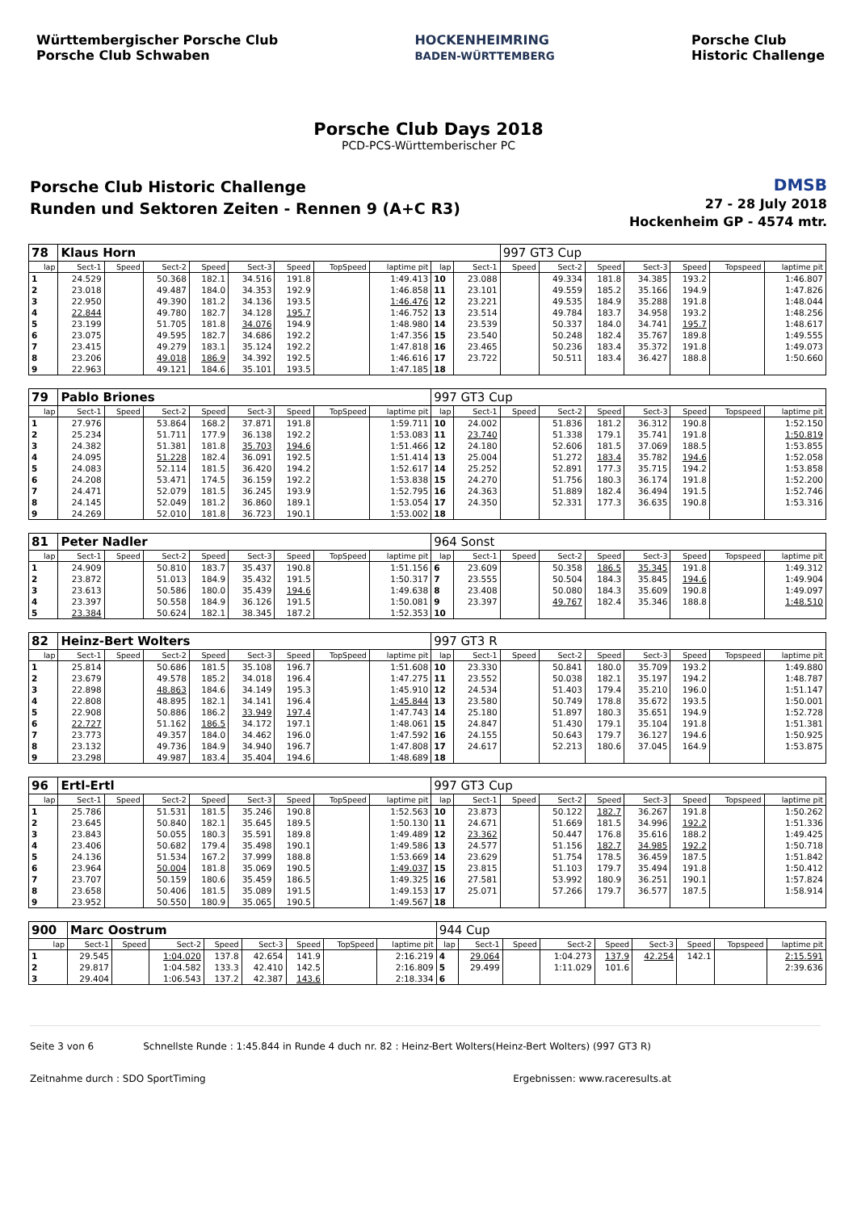Württembergischer Porsche Club
Porsche Club Schwaben
HOCKENHEIMRING
BADEN-WÜRTTEMBERG
Porsche Club
Historic Challenge
Porsche Club Days 2018
PCD-PCS-Württemberischer PC
Porsche Club Historic Challenge
Runden und Sektoren Zeiten - Rennen 9 (A+C R3)
DMSB
27 - 28 July 2018
Hockenheim GP - 4574 mtr.
| 78 | Klaus Horn | | | | | | | | | | 997 GT3 Cup | | | | | | |
| lap | Sect-1 | Speed | Sect-2 | Speed | Sect-3 | Speed | TopSpeed | laptime pit | lap | Sect-1 | Speed | Sect-2 | Speed | Sect-3 | Speed | Topspeed | laptime pit |
| 1 | 24.529 | | 50.368 | 182.1 | 34.516 | 191.8 | | 1:49.413 | 10 | 23.088 | | 49.334 | 181.8 | 34.385 | 193.2 | | 1:46.807 |
| 2 | 23.018 | | 49.487 | 184.0 | 34.353 | 192.9 | | 1:46.858 | 11 | 23.101 | | 49.559 | 185.2 | 35.166 | 194.9 | | 1:47.826 |
| 3 | 22.950 | | 49.390 | 181.2 | 34.136 | 193.5 | | 1:46.476 | 12 | 23.221 | | 49.535 | 184.9 | 35.288 | 191.8 | | 1:48.044 |
| 4 | 22.844 | | 49.780 | 182.7 | 34.128 | 195.7 | | 1:46.752 | 13 | 23.514 | | 49.784 | 183.7 | 34.958 | 193.2 | | 1:48.256 |
| 5 | 23.199 | | 51.705 | 181.8 | 34.076 | 194.9 | | 1:48.980 | 14 | 23.539 | | 50.337 | 184.0 | 34.741 | 195.7 | | 1:48.617 |
| 6 | 23.075 | | 49.595 | 182.7 | 34.686 | 192.2 | | 1:47.356 | 15 | 23.540 | | 50.248 | 182.4 | 35.767 | 189.8 | | 1:49.555 |
| 7 | 23.415 | | 49.279 | 183.1 | 35.124 | 192.2 | | 1:47.818 | 16 | 23.465 | | 50.236 | 183.4 | 35.372 | 191.8 | | 1:49.073 |
| 8 | 23.206 | | 49.018 | 186.9 | 34.392 | 192.5 | | 1:46.616 | 17 | 23.722 | | 50.511 | 183.4 | 36.427 | 188.8 | | 1:50.660 |
| 9 | 22.963 | | 49.121 | 184.6 | 35.101 | 193.5 | | 1:47.185 | 18 | | | | | | | | |
| 79 | Pablo Briones | | | | | | | | 997 GT3 Cup | | | | | | | | |
| lap | Sect-1 | Speed | Sect-2 | Speed | Sect-3 | Speed | TopSpeed | laptime pit | lap | Sect-1 | Speed | Sect-2 | Speed | Sect-3 | Speed | Topspeed | laptime pit |
| 1 | 27.976 | | 53.864 | 168.2 | 37.871 | 191.8 | | 1:59.711 | 10 | 24.002 | | 51.836 | 181.2 | 36.312 | 190.8 | | 1:52.150 |
| 2 | 25.234 | | 51.711 | 177.9 | 36.138 | 192.2 | | 1:53.083 | 11 | 23.740 | | 51.338 | 179.1 | 35.741 | 191.8 | | 1:50.819 |
| 3 | 24.382 | | 51.381 | 181.8 | 35.703 | 194.6 | | 1:51.466 | 12 | 24.180 | | 52.606 | 181.5 | 37.069 | 188.5 | | 1:53.855 |
| 4 | 24.095 | | 51.228 | 182.4 | 36.091 | 192.5 | | 1:51.414 | 13 | 25.004 | | 51.272 | 183.4 | 35.782 | 194.6 | | 1:52.058 |
| 5 | 24.083 | | 52.114 | 181.5 | 36.420 | 194.2 | | 1:52.617 | 14 | 25.252 | | 52.891 | 177.3 | 35.715 | 194.2 | | 1:53.858 |
| 6 | 24.208 | | 53.471 | 174.5 | 36.159 | 192.2 | | 1:53.838 | 15 | 24.270 | | 51.756 | 180.3 | 36.174 | 191.8 | | 1:52.200 |
| 7 | 24.471 | | 52.079 | 181.5 | 36.245 | 193.9 | | 1:52.795 | 16 | 24.363 | | 51.889 | 182.4 | 36.494 | 191.5 | | 1:52.746 |
| 8 | 24.145 | | 52.049 | 181.2 | 36.860 | 189.1 | | 1:53.054 | 17 | 24.350 | | 52.331 | 177.3 | 36.635 | 190.8 | | 1:53.316 |
| 9 | 24.269 | | 52.010 | 181.8 | 36.723 | 190.1 | | 1:53.002 | 18 | | | | | | | | |
| 81 | Peter Nadler | | | | | | | | 964 Sonst | | | | | | | | |
| lap | Sect-1 | Speed | Sect-2 | Speed | Sect-3 | Speed | TopSpeed | laptime pit | lap | Sect-1 | Speed | Sect-2 | Speed | Sect-3 | Speed | Topspeed | laptime pit |
| 1 | 24.909 | | 50.810 | 183.7 | 35.437 | 190.8 | | 1:51.156 | 6 | 23.609 | | 50.358 | 186.5 | 35.345 | 191.8 | | 1:49.312 |
| 2 | 23.872 | | 51.013 | 184.9 | 35.432 | 191.5 | | 1:50.317 | 7 | 23.555 | | 50.504 | 184.3 | 35.845 | 194.6 | | 1:49.904 |
| 3 | 23.613 | | 50.586 | 180.0 | 35.439 | 194.6 | | 1:49.638 | 8 | 23.408 | | 50.080 | 184.3 | 35.609 | 190.8 | | 1:49.097 |
| 4 | 23.397 | | 50.558 | 184.9 | 36.126 | 191.5 | | 1:50.081 | 9 | 23.397 | | 49.767 | 182.4 | 35.346 | 188.8 | | 1:48.510 |
| 5 | 23.384 | | 50.624 | 182.1 | 38.345 | 187.2 | | 1:52.353 | 10 | | | | | | | | |
| 82 | Heinz-Bert Wolters | | | | | | | | 997 GT3 R | | | | | | | | |
| lap | Sect-1 | Speed | Sect-2 | Speed | Sect-3 | Speed | TopSpeed | laptime pit | lap | Sect-1 | Speed | Sect-2 | Speed | Sect-3 | Speed | Topspeed | laptime pit |
| 1 | 25.814 | | 50.686 | 181.5 | 35.108 | 196.7 | | 1:51.608 | 10 | 23.330 | | 50.841 | 180.0 | 35.709 | 193.2 | | 1:49.880 |
| 2 | 23.679 | | 49.578 | 185.2 | 34.018 | 196.4 | | 1:47.275 | 11 | 23.552 | | 50.038 | 182.1 | 35.197 | 194.2 | | 1:48.787 |
| 3 | 22.898 | | 48.863 | 184.6 | 34.149 | 195.3 | | 1:45.910 | 12 | 24.534 | | 51.403 | 179.4 | 35.210 | 196.0 | | 1:51.147 |
| 4 | 22.808 | | 48.895 | 182.1 | 34.141 | 196.4 | | 1:45.844 | 13 | 23.580 | | 50.749 | 178.8 | 35.672 | 193.5 | | 1:50.001 |
| 5 | 22.908 | | 50.886 | 186.2 | 33.949 | 197.4 | | 1:47.743 | 14 | 25.180 | | 51.897 | 180.3 | 35.651 | 194.9 | | 1:52.728 |
| 6 | 22.727 | | 51.162 | 186.5 | 34.172 | 197.1 | | 1:48.061 | 15 | 24.847 | | 51.430 | 179.1 | 35.104 | 191.8 | | 1:51.381 |
| 7 | 23.773 | | 49.357 | 184.0 | 34.462 | 196.0 | | 1:47.592 | 16 | 24.155 | | 50.643 | 179.7 | 36.127 | 194.6 | | 1:50.925 |
| 8 | 23.132 | | 49.736 | 184.9 | 34.940 | 196.7 | | 1:47.808 | 17 | 24.617 | | 52.213 | 180.6 | 37.045 | 164.9 | | 1:53.875 |
| 9 | 23.298 | | 49.987 | 183.4 | 35.404 | 194.6 | | 1:48.689 | 18 | | | | | | | | |
| 96 | Ertl-Ertl | | | | | | | | 997 GT3 Cup | | | | | | | | |
| lap | Sect-1 | Speed | Sect-2 | Speed | Sect-3 | Speed | TopSpeed | laptime pit | lap | Sect-1 | Speed | Sect-2 | Speed | Sect-3 | Speed | Topspeed | laptime pit |
| 1 | 25.786 | | 51.531 | 181.5 | 35.246 | 190.8 | | 1:52.563 | 10 | 23.873 | | 50.122 | 182.7 | 36.267 | 191.8 | | 1:50.262 |
| 2 | 23.645 | | 50.840 | 182.1 | 35.645 | 189.5 | | 1:50.130 | 11 | 24.671 | | 51.669 | 181.5 | 34.996 | 192.2 | | 1:51.336 |
| 3 | 23.843 | | 50.055 | 180.3 | 35.591 | 189.8 | | 1:49.489 | 12 | 23.362 | | 50.447 | 176.8 | 35.616 | 188.2 | | 1:49.425 |
| 4 | 23.406 | | 50.682 | 179.4 | 35.498 | 190.1 | | 1:49.586 | 13 | 24.577 | | 51.156 | 182.7 | 34.985 | 192.2 | | 1:50.718 |
| 5 | 24.136 | | 51.534 | 167.2 | 37.999 | 188.8 | | 1:53.669 | 14 | 23.629 | | 51.754 | 178.5 | 36.459 | 187.5 | | 1:51.842 |
| 6 | 23.964 | | 50.004 | 181.8 | 35.069 | 190.5 | | 1:49.037 | 15 | 23.815 | | 51.103 | 179.7 | 35.494 | 191.8 | | 1:50.412 |
| 7 | 23.707 | | 50.159 | 180.6 | 35.459 | 186.5 | | 1:49.325 | 16 | 27.581 | | 53.992 | 180.9 | 36.251 | 190.1 | | 1:57.824 |
| 8 | 23.658 | | 50.406 | 181.5 | 35.089 | 191.5 | | 1:49.153 | 17 | 25.071 | | 57.266 | 179.7 | 36.577 | 187.5 | | 1:58.914 |
| 9 | 23.952 | | 50.550 | 180.9 | 35.065 | 190.5 | | 1:49.567 | 18 | | | | | | | | |
| 900 | Marc Oostrum | | | | | | | | 944 Cup | | | | | | | | |
| lap | Sect-1 | Speed | Sect-2 | Speed | Sect-3 | Speed | TopSpeed | laptime pit | lap | Sect-1 | Speed | Sect-2 | Speed | Sect-3 | Speed | Topspeed | laptime pit |
| 1 | 29.545 | | 1:04.020 | 137.8 | 42.654 | 141.9 | | 2:16.219 | 4 | 29.064 | | 1:04.273 | 137.9 | 42.254 | 142.1 | | 2:15.591 |
| 2 | 29.817 | | 1:04.582 | 133.3 | 42.410 | 142.5 | | 2:16.809 | 5 | 29.499 | | 1:11.029 | 101.6 | | | | 2:39.636 |
| 3 | 29.404 | | 1:06.543 | 137.2 | 42.387 | 143.6 | | 2:18.334 | 6 | | | | | | | | |
Seite 3 von 6 Schnellste Runde : 1:45.844 in Runde 4 duch nr. 82 : Heinz-Bert Wolters(Heinz-Bert Wolters) (997 GT3 R)
Zeitnahme durch : SDO SportTiming Ergebnissen: www.raceresults.at